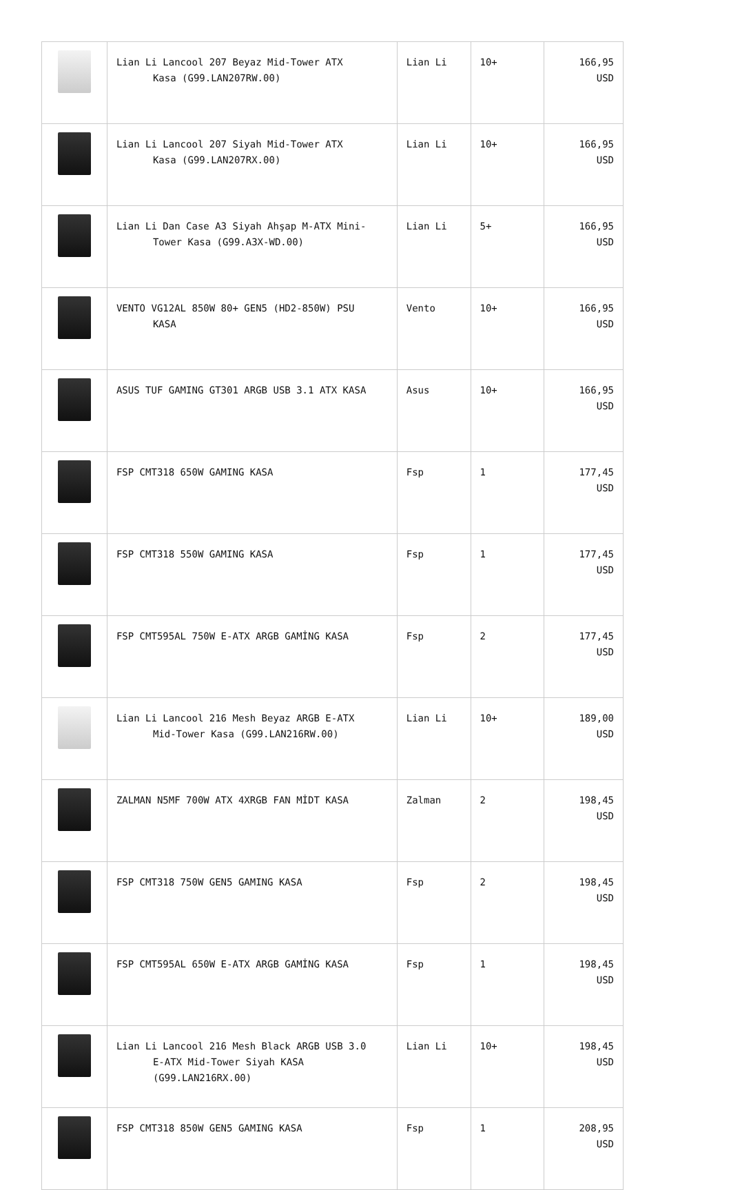| | Lian Li Lancool 207 Beyaz Mid-Tower ATX Kasa (G99.LAN207RW.00) | Lian Li | 10+ | 166,95 USD |
| | Lian Li Lancool 207 Siyah Mid-Tower ATX Kasa (G99.LAN207RX.00) | Lian Li | 10+ | 166,95 USD |
| | Lian Li Dan Case A3 Siyah Ahşap M-ATX Mini- Tower Kasa (G99.A3X-WD.00) | Lian Li | 5+ | 166,95 USD |
| | VENTO VG12AL 850W 80+ GEN5 (HD2-850W) PSU KASA | Vento | 10+ | 166,95 USD |
| | ASUS TUF GAMING GT301 ARGB USB 3.1 ATX KASA | Asus | 10+ | 166,95 USD |
| | FSP CMT318 650W GAMING KASA | Fsp | 1 | 177,45 USD |
| | FSP CMT318 550W GAMING KASA | Fsp | 1 | 177,45 USD |
| | FSP CMT595AL 750W E-ATX ARGB GAMİNG KASA | Fsp | 2 | 177,45 USD |
| | Lian Li Lancool 216 Mesh Beyaz ARGB E-ATX Mid-Tower Kasa (G99.LAN216RW.00) | Lian Li | 10+ | 189,00 USD |
| | ZALMAN N5MF 700W ATX 4XRGB FAN MİDT KASA | Zalman | 2 | 198,45 USD |
| | FSP CMT318 750W GEN5 GAMING KASA | Fsp | 2 | 198,45 USD |
| | FSP CMT595AL 650W E-ATX ARGB GAMİNG KASA | Fsp | 1 | 198,45 USD |
| | Lian Li Lancool 216 Mesh Black ARGB USB 3.0 E-ATX Mid-Tower Siyah KASA (G99.LAN216RX.00) | Lian Li | 10+ | 198,45 USD |
| | FSP CMT318 850W GEN5 GAMING KASA | Fsp | 1 | 208,95 USD |